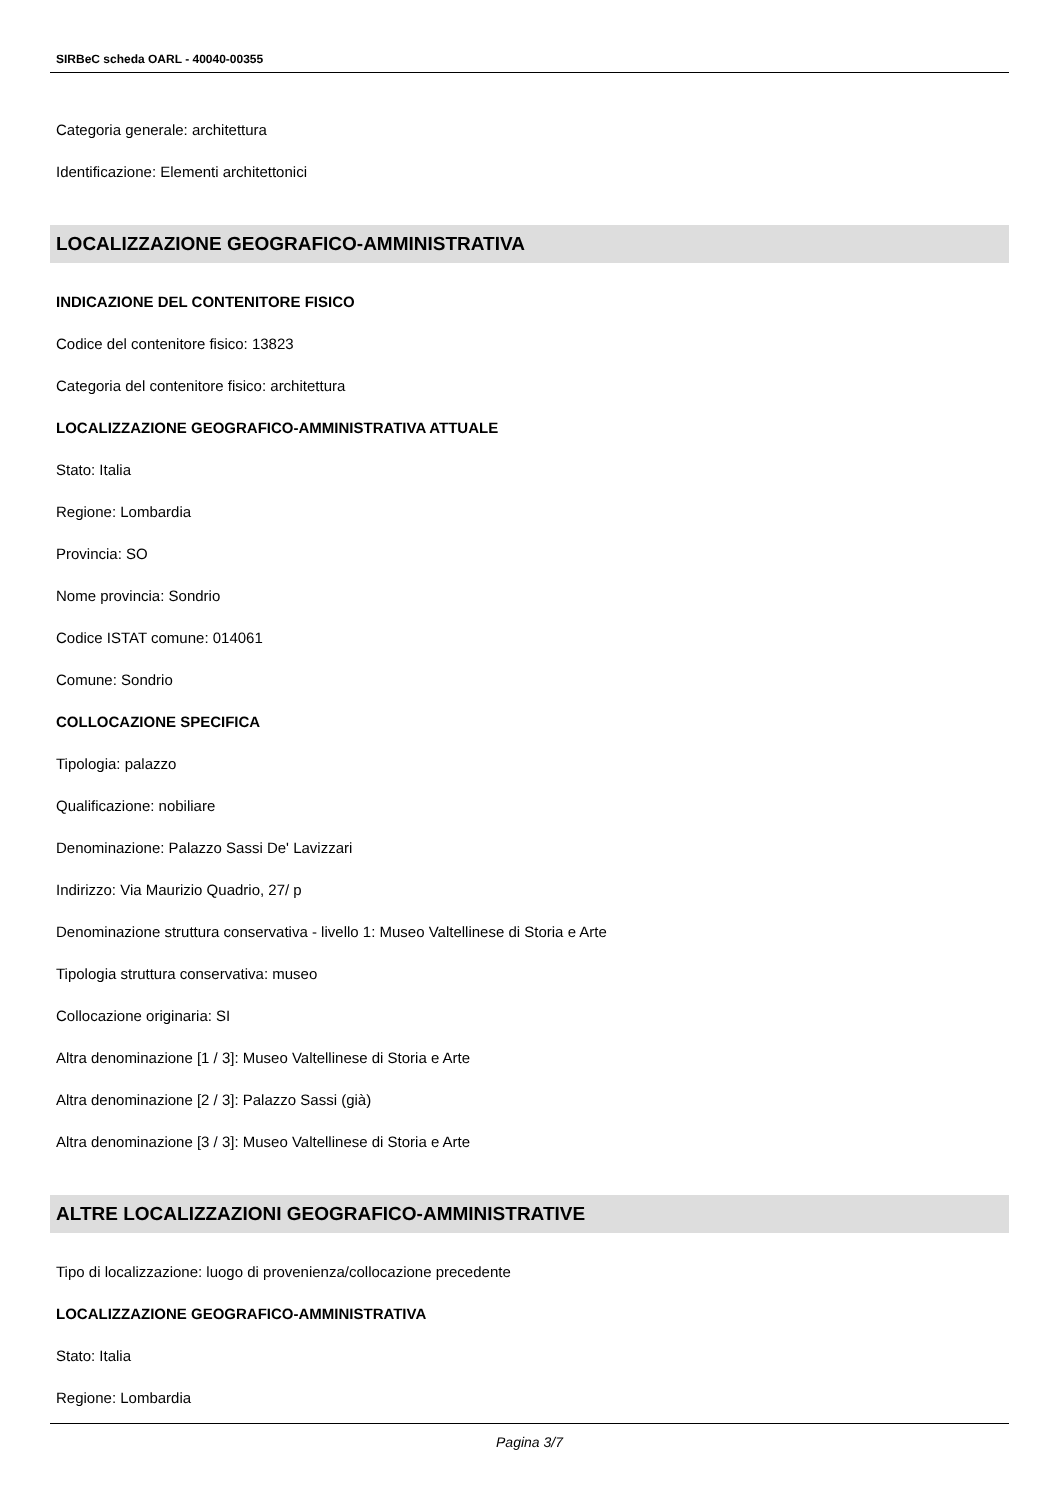SIRBeC scheda OARL - 40040-00355
Categoria generale: architettura
Identificazione: Elementi architettonici
LOCALIZZAZIONE GEOGRAFICO-AMMINISTRATIVA
INDICAZIONE DEL CONTENITORE FISICO
Codice del contenitore fisico: 13823
Categoria del contenitore fisico: architettura
LOCALIZZAZIONE GEOGRAFICO-AMMINISTRATIVA ATTUALE
Stato: Italia
Regione: Lombardia
Provincia: SO
Nome provincia: Sondrio
Codice ISTAT comune: 014061
Comune: Sondrio
COLLOCAZIONE SPECIFICA
Tipologia: palazzo
Qualificazione: nobiliare
Denominazione: Palazzo Sassi De' Lavizzari
Indirizzo: Via Maurizio Quadrio, 27/ p
Denominazione struttura conservativa - livello 1: Museo Valtellinese di Storia e Arte
Tipologia struttura conservativa: museo
Collocazione originaria: SI
Altra denominazione [1 / 3]: Museo Valtellinese di Storia e Arte
Altra denominazione [2 / 3]: Palazzo Sassi (già)
Altra denominazione [3 / 3]: Museo Valtellinese di Storia e Arte
ALTRE LOCALIZZAZIONI GEOGRAFICO-AMMINISTRATIVE
Tipo di localizzazione: luogo di provenienza/collocazione precedente
LOCALIZZAZIONE GEOGRAFICO-AMMINISTRATIVA
Stato: Italia
Regione: Lombardia
Pagina 3/7